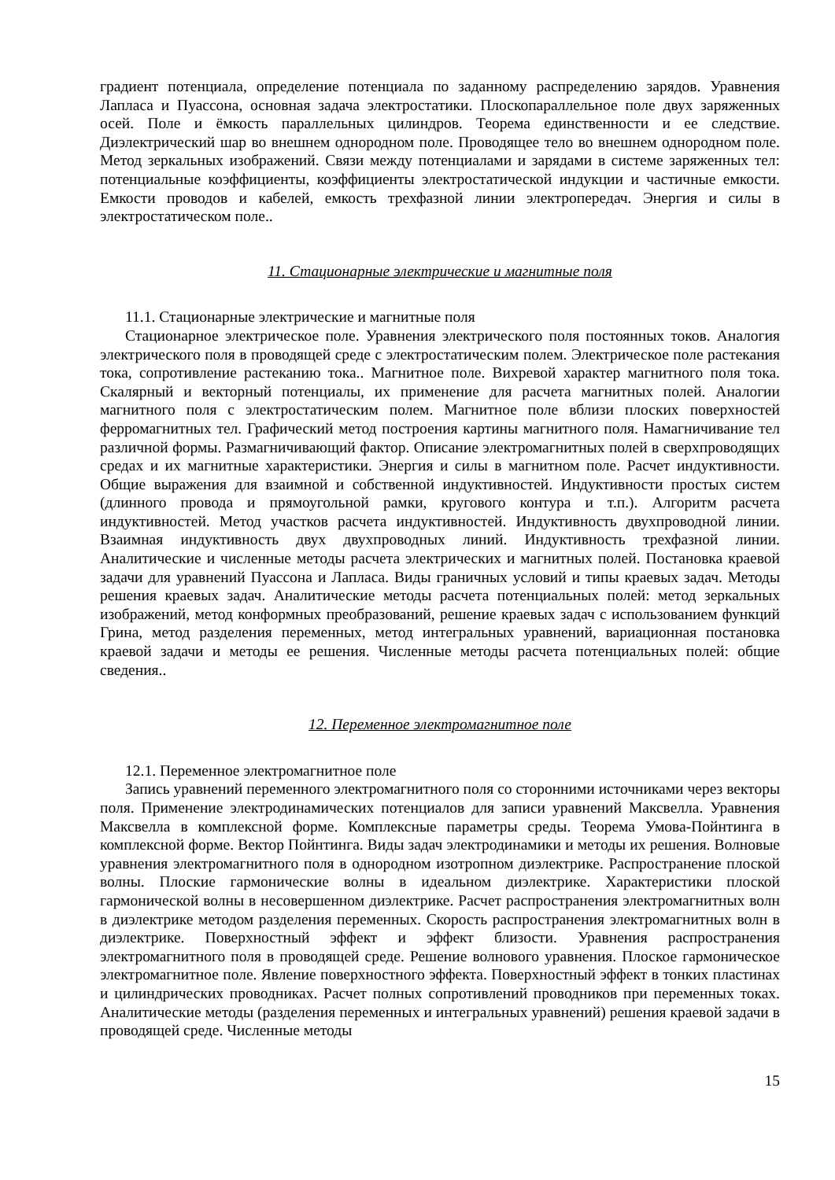градиент потенциала, определение потенциала по заданному распределению зарядов. Уравнения Лапласа и Пуассона, основная задача электростатики. Плоскопараллельное поле двух заряженных осей. Поле и ёмкость параллельных цилиндров. Теорема единственности и ее следствие. Диэлектрический шар во внешнем однородном поле. Проводящее тело во внешнем однородном поле. Метод зеркальных изображений. Связи между потенциалами и зарядами в системе заряженных тел: потенциальные коэффициенты, коэффициенты электростатической индукции и частичные емкости. Емкости проводов и кабелей, емкость трехфазной линии электропередач. Энергия и силы в электростатическом поле..
11. Стационарные электрические и магнитные поля
11.1. Стационарные электрические и магнитные поля
Стационарное электрическое поле. Уравнения электрического поля постоянных токов. Аналогия электрического поля в проводящей среде с электростатическим полем. Электрическое поле растекания тока, сопротивление растеканию тока.. Магнитное поле. Вихревой характер магнитного поля тока. Скалярный и векторный потенциалы, их применение для расчета магнитных полей. Аналогии магнитного поля с электростатическим полем. Магнитное поле вблизи плоских поверхностей ферромагнитных тел. Графический метод построения картины магнитного поля. Намагничивание тел различной формы. Размагничивающий фактор. Описание электромагнитных полей в сверхпроводящих средах и их магнитные характеристики. Энергия и силы в магнитном поле. Расчет индуктивности. Общие выражения для взаимной и собственной индуктивностей. Индуктивности простых систем (длинного провода и прямоугольной рамки, кругового контура и т.п.). Алгоритм расчета индуктивностей. Метод участков расчета индуктивностей. Индуктивность двухпроводной линии. Взаимная индуктивность двух двухпроводных линий. Индуктивность трехфазной линии. Аналитические и численные методы расчета электрических и магнитных полей. Постановка краевой задачи для уравнений Пуассона и Лапласа. Виды граничных условий и типы краевых задач. Методы решения краевых задач. Аналитические методы расчета потенциальных полей: метод зеркальных изображений, метод конформных преобразований, решение краевых задач с использованием функций Грина, метод разделения переменных, метод интегральных уравнений, вариационная постановка краевой задачи и методы ее решения. Численные методы расчета потенциальных полей: общие сведения..
12. Переменное электромагнитное поле
12.1. Переменное электромагнитное поле
Запись уравнений переменного электромагнитного поля со сторонними источниками через векторы поля. Применение электродинамических потенциалов для записи уравнений Максвелла. Уравнения Максвелла в комплексной форме. Комплексные параметры среды. Теорема Умова-Пойнтинга в комплексной форме. Вектор Пойнтинга. Виды задач электродинамики и методы их решения. Волновые уравнения электромагнитного поля в однородном изотропном диэлектрике. Распространение плоской волны. Плоские гармонические волны в идеальном диэлектрике. Характеристики плоской гармонической волны в несовершенном диэлектрике. Расчет распространения электромагнитных волн в диэлектрике методом разделения переменных. Скорость распространения электромагнитных волн в диэлектрике. Поверхностный эффект и эффект близости. Уравнения распространения электромагнитного поля в проводящей среде. Решение волнового уравнения. Плоское гармоническое электромагнитное поле. Явление поверхностного эффекта. Поверхностный эффект в тонких пластинах и цилиндрических проводниках. Расчет полных сопротивлений проводников при переменных токах. Аналитические методы (разделения переменных и интегральных уравнений) решения краевой задачи в проводящей среде. Численные методы
15